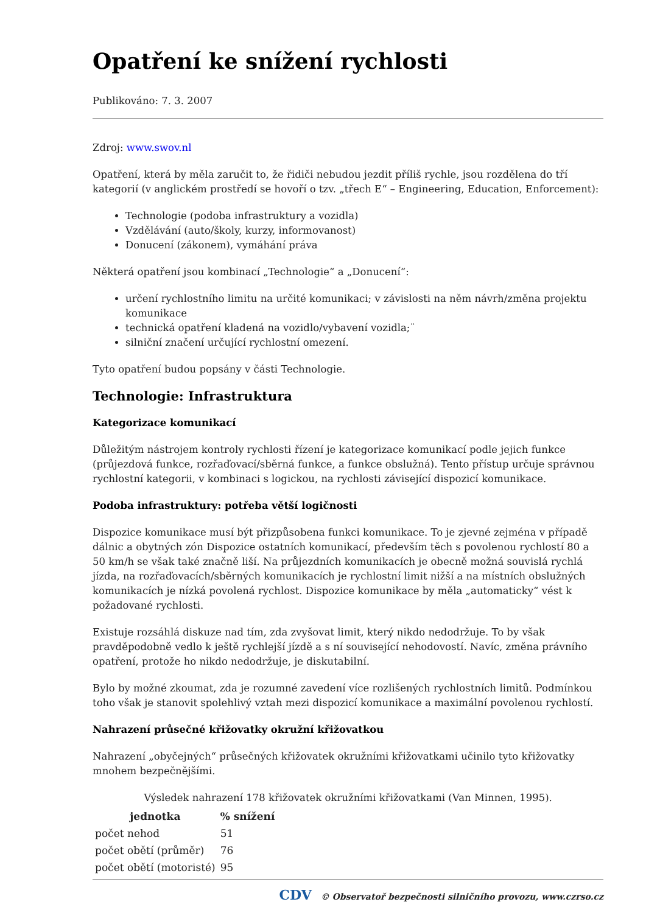Opatření ke snížení rychlosti
Publikováno: 7. 3. 2007
Zdroj: www.swov.nl
Opatření, která by měla zaručit to, že řidiči nebudou jezdit příliš rychle, jsou rozdělena do tří kategorií (v anglickém prostředí se hovoří o tzv. „třech E“ – Engineering, Education, Enforcement):
Technologie (podoba infrastruktury a vozidla)
Vzdělávání (auto/školy, kurzy, informovanost)
Donucení (zákonem), vymáhání práva
Některá opatření jsou kombinací „Technologie“ a „Donucení“:
určení rychlostního limitu na určité komunikaci; v závislosti na něm návrh/změna projektu komunikace
technická opatření kladená na vozidlo/vybavení vozidla;¨
silniční značení určující rychlostní omezení.
Tyto opatření budou popsány v části Technologie.
Technologie: Infrastruktura
Kategorizace komunikací
Důležitým nástrojem kontroly rychlosti řízení je kategorizace komunikací podle jejich funkce (průjezdová funkce, rozřaďovací/sběrná funkce, a funkce obslužná). Tento přístup určuje správnou rychlostní kategorii, v kombinaci s logickou, na rychlosti závisející dispozicí komunikace.
Podoba infrastruktury: potřeba větší logičnosti
Dispozice komunikace musí být přizpůsobena funkci komunikace. To je zjevné zejména v případě dálnic a obytných zón Dispozice ostatních komunikací, především těch s povolenou rychlostí 80 a 50 km/h se však také značně liší. Na průjezdních komunikacích je obecně možná souvislá rychlá jízda, na rozřaďovacích/sběrných komunikacích je rychlostní limit nižší a na místních obslužných komunikacích je nízká povolená rychlost. Dispozice komunikace by měla „automaticky“ vést k požadované rychlosti.
Existuje rozsáhlá diskuze nad tím, zda zvyšovat limit, který nikdo nedodržuje. To by však pravděpodobně vedlo k ještě rychlejší jízdě a s ní související nehodovostí. Navíc, změna právního opatření, protože ho nikdo nedodržuje, je diskutabilní.
Bylo by možné zkoumat, zda je rozumné zavedení více rozlišených rychlostních limitů. Podmínkou toho však je stanovit spolehlivý vztah mezi dispozicí komunikace a maximální povolenou rychlostí.
Nahrazení průsečné křižovatky okružní křižovatkou
Nahrazení „obyčejných“ průsečných křižovatek okružními křižovatkami učinilo tyto křižovatky mnohem bezpečnějšími.
Výsledek nahrazení 178 křižovatek okružními křižovatkami (Van Minnen, 1995).
| jednotka | % snížení |
| --- | --- |
| počet nehod | 51 |
| počet obětí (průměr) | 76 |
| počet obětí (motoristé) | 95 |
CDV © Observatoř bezpečnosti silničního provozu, www.czrso.cz